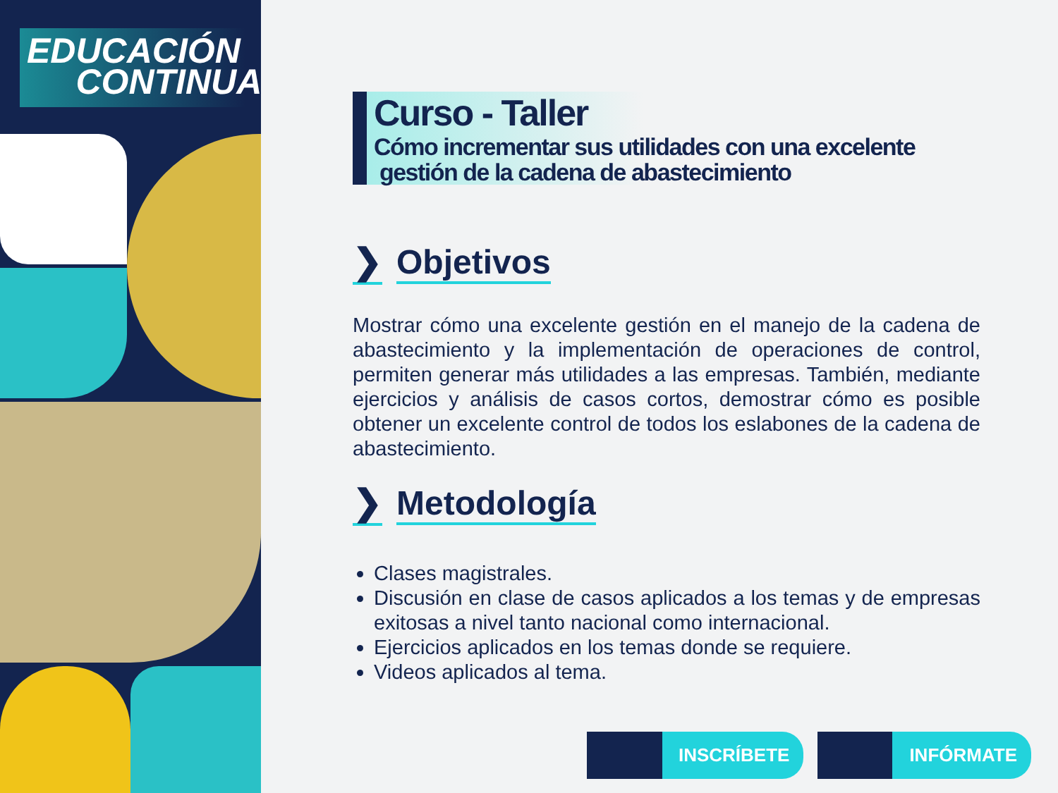EDUCACIÓN
CONTINUA
Curso - Taller
Cómo incrementar sus utilidades con una excelente
gestión de la cadena de abastecimiento
❯ Objetivos
Mostrar cómo una excelente gestión en el manejo de la cadena de abastecimiento y la implementación de operaciones de control, permiten generar más utilidades a las empresas. También, mediante ejercicios y análisis de casos cortos, demostrar cómo es posible obtener un excelente control de todos los eslabones de la cadena de abastecimiento.
❯ Metodología
Clases magistrales.
Discusión en clase de casos aplicados a los temas y de empresas exitosas a nivel tanto nacional como internacional.
Ejercicios aplicados en los temas donde se requiere.
Videos aplicados al tema.
INSCRÍBETE INFÓRMATE